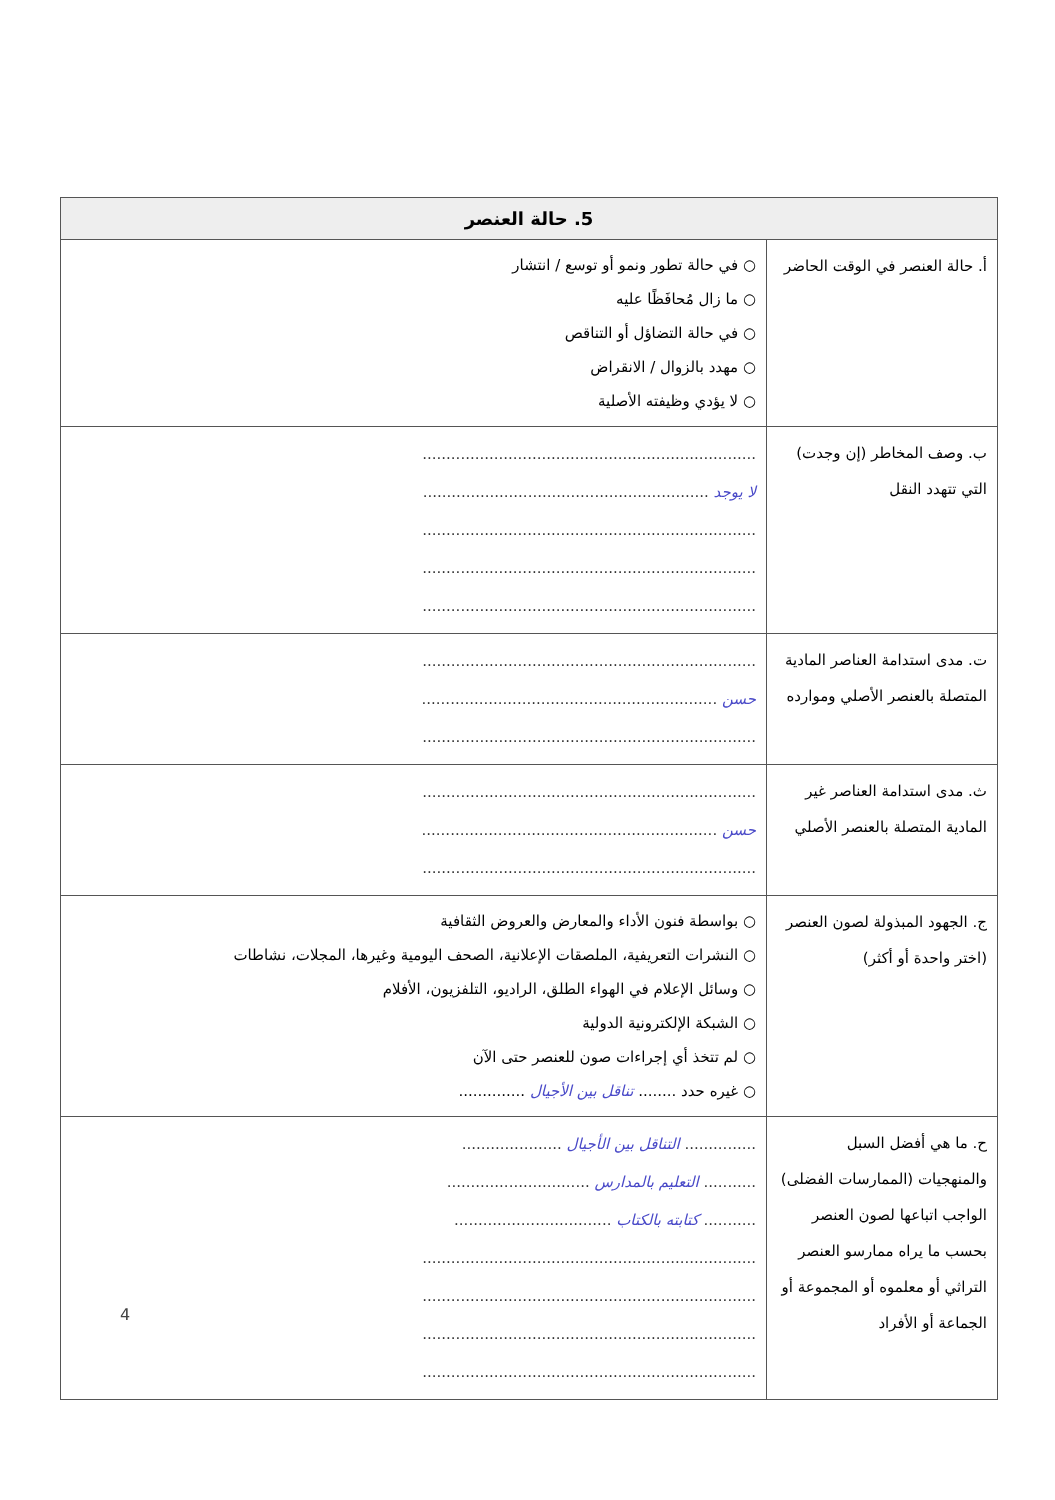| 5. حالة العنصر | |
| --- | --- |
| أ. حالة العنصر في الوقت الحاضر | ○ في حالة تطور ونمو أو توسع / انتشار ○ ما زال مُحافَظًا عليه ○ في حالة التضاؤل أو التناقص ○ مهدد بالزوال / الانقراض ○ لا يؤدي وظيفته الأصلية |
| ب. وصف المخاطر (إن وجدت) التي تتهدد النقل | ...................................................................... لا يوجد ............................................................ ...................................................................... ...................................................................... ...................................................................... |
| ت. مدى استدامة العناصر المادية المتصلة بالعنصر الأصلي وموارده | ...................................................................... حسن .............................................................. ...................................................................... |
| ث. مدى استدامة العناصر غير المادية المتصلة بالعنصر الأصلي | ...................................................................... حسن .............................................................. ...................................................................... |
| ج. الجهود المبذولة لصون العنصر (اختر واحدة أو أكثر) | ○ بواسطة فنون الأداء والمعارض والعروض الثقافية ○ النشرات التعريفية، الملصقات الإعلانية، الصحف اليومية وغيرها، المجلات، نشاطات ○ وسائل الإعلام في الهواء الطلق، الراديو، التلفزيون، الأفلام ○ الشبكة الإلكترونية الدولية ○ لم تتخذ أي إجراءات صون للعنصر حتى الآن ○ غيره حدد ........ تناقل بين الأجيال .............. |
| ح. ما هي أفضل السبل والمنهجيات (الممارسات الفضلى) الواجب اتباعها لصون العنصر بحسب ما يراه ممارسو العنصر التراثي أو معلموه أو المجموعة أو الجماعة أو الأفراد | ............... التناقل بين الأجيال ..................... ........... التعليم بالمدارس .............................. ........... كتابته بالكتاب ................................. ...................................................................... ...................................................................... ...................................................................... ...................................................................... |
4